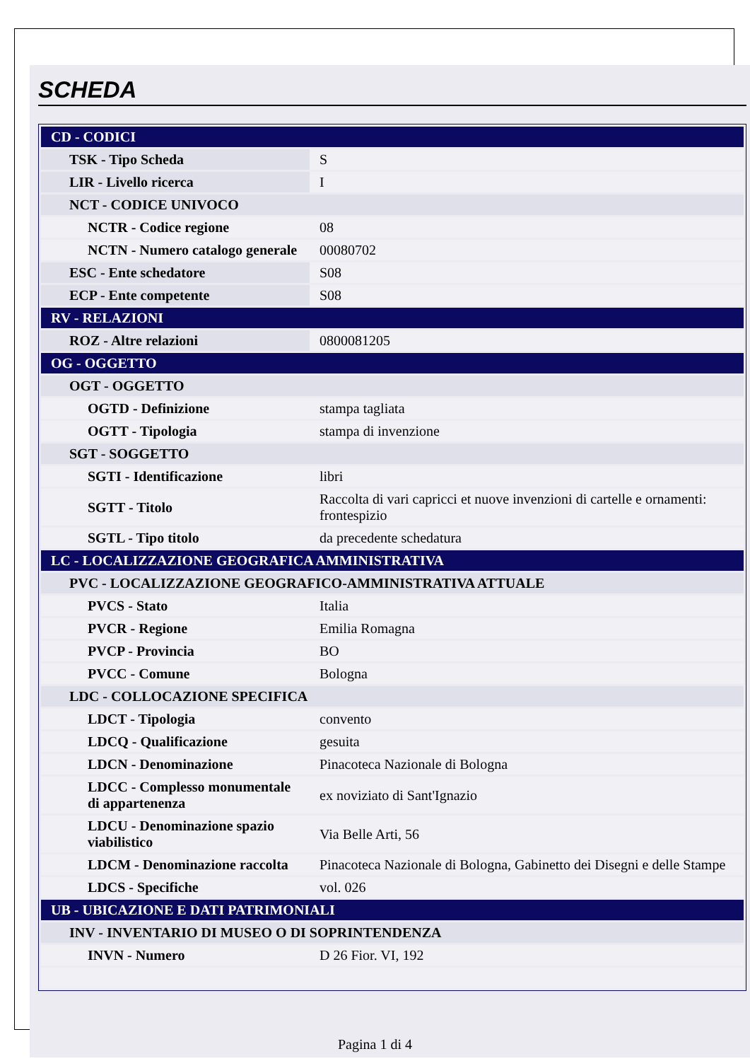SCHEDA
| CD - CODICI | |
| TSK - Tipo Scheda | S |
| LIR - Livello ricerca | I |
| NCT - CODICE UNIVOCO | |
| NCTR - Codice regione | 08 |
| NCTN - Numero catalogo generale | 00080702 |
| ESC - Ente schedatore | S08 |
| ECP - Ente competente | S08 |
| RV - RELAZIONI | |
| ROZ - Altre relazioni | 0800081205 |
| OG - OGGETTO | |
| OGT - OGGETTO | |
| OGTD - Definizione | stampa tagliata |
| OGTT - Tipologia | stampa di invenzione |
| SGT - SOGGETTO | |
| SGTI - Identificazione | libri |
| SGTT - Titolo | Raccolta di vari capricci et nuove invenzioni di cartelle e ornamenti: frontespizio |
| SGTL - Tipo titolo | da precedente schedatura |
| LC - LOCALIZZAZIONE GEOGRAFICA AMMINISTRATIVA | |
| PVC - LOCALIZZAZIONE GEOGRAFICO-AMMINISTRATIVA ATTUALE | |
| PVCS - Stato | Italia |
| PVCR - Regione | Emilia Romagna |
| PVCP - Provincia | BO |
| PVCC - Comune | Bologna |
| LDC - COLLOCAZIONE SPECIFICA | |
| LDCT - Tipologia | convento |
| LDCQ - Qualificazione | gesuita |
| LDCN - Denominazione | Pinacoteca Nazionale di Bologna |
| LDCC - Complesso monumentale di appartenenza | ex noviziato di Sant'Ignazio |
| LDCU - Denominazione spazio viabilistico | Via Belle Arti, 56 |
| LDCM - Denominazione raccolta | Pinacoteca Nazionale di Bologna, Gabinetto dei Disegni e delle Stampe |
| LDCS - Specifiche | vol. 026 |
| UB - UBICAZIONE E DATI PATRIMONIALI | |
| INV - INVENTARIO DI MUSEO O DI SOPRINTENDENZA | |
| INVN - Numero | D 26 Fior. VI, 192 |
Pagina 1 di 4